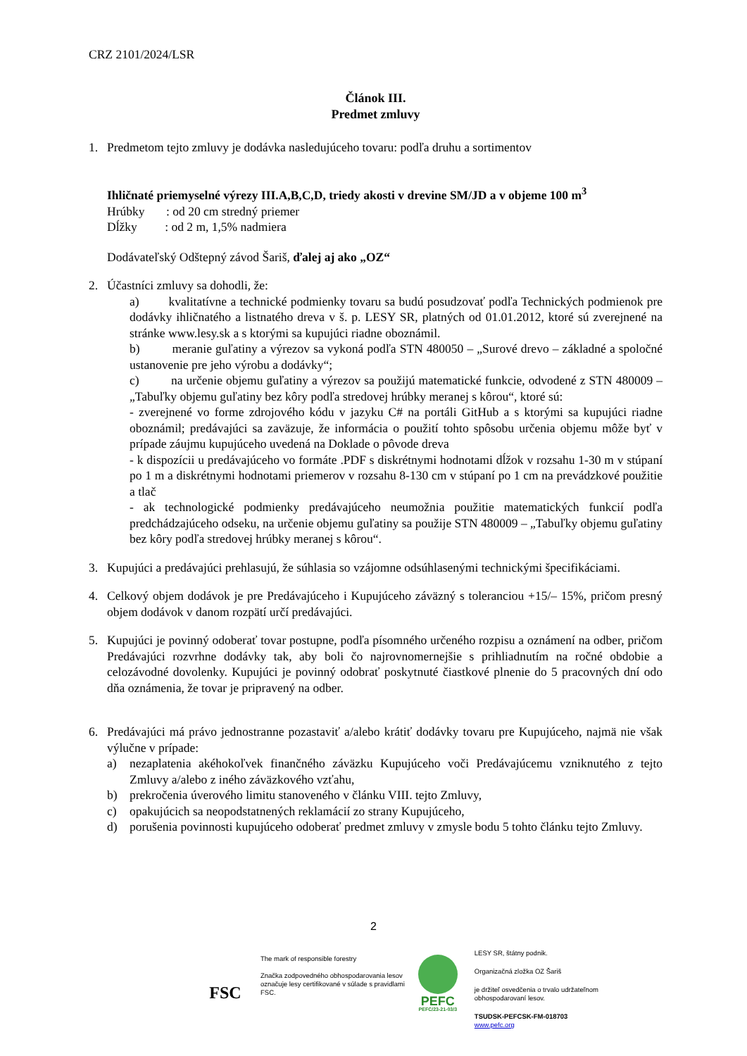CRZ 2101/2024/LSR
Článok III.
Predmet zmluvy
1. Predmetom tejto zmluvy je dodávka nasledujúceho tovaru: podľa druhu a sortimentov
Ihličnaté priemyselné výrezy III.A,B,C,D, triedy akosti v drevine SM/JD a v objeme 100 m<sup>3</sup>
Hrúbky : od 20 cm stredný priemer
Dĺžky : od 2 m, 1,5% nadmiera
Dodávateľský Odštepný závod Šariš, ďalej aj ako „OZ“
2. Účastníci zmluvy sa dohodli, že:
a) kvalitatívne a technické podmienky tovaru sa budú posudzovať podľa Technických podmienok pre dodávky ihličnatého a listnatého dreva v š. p. LESY SR, platných od 01.01.2012, ktoré sú zverejnené na stránke www.lesy.sk a s ktorými sa kupujúci riadne oboznámil.
b) meranie guľatiny a výrezov sa vykoná podľa STN 480050 – „Surové drevo – základné a spoločné ustanovenie pre jeho výrobu a dodávky“;
c) na určenie objemu guľatiny a výrezov sa použijú matematické funkcie, odvodené z STN 480009 – „Tabuľky objemu guľatiny bez kôry podľa stredovej hrúbky meranej s kôrou“, ktoré sú:
- zverejnené vo forme zdrojového kódu v jazyku C# na portáli GitHub a s ktorými sa kupujúci riadne oboznámil; predávajúci sa zaväzuje, že informácia o použití tohto spôsobu určenia objemu môže byť v prípade záujmu kupujúceho uvedená na Doklade o pôvode dreva
- k dispozícii u predávajúceho vo formáte .PDF s diskrétnymi hodnotami dĺžok v rozsahu 1-30 m v stúpaní po 1 m a diskrétnymi hodnotami priemerov v rozsahu 8-130 cm v stúpaní po 1 cm na prevádzkové použitie a tlač
- ak technologické podmienky predávajúceho neumožnia použitie matematických funkcií podľa predchádzajúceho odseku, na určenie objemu guľatiny sa použije STN 480009 – „Tabuľky objemu guľatiny bez kôry podľa stredovej hrúbky meranej s kôrou“.
3. Kupujúci a predávajúci prehlasujú, že súhlasia so vzájomne odsúhlasenými technickými špecifikáciami.
4. Celkový objem dodávok je pre Predávajúceho i Kupujúceho záväzný s toleranciou +15/– 15%, pričom presný objem dodávok v danom rozpätí určí predávajúci.
5. Kupujúci je povinný odoberať tovar postupne, podľa písomného určeného rozpisu a oznámení na odber, pričom Predávajúci rozvrhne dodávky tak, aby boli čo najrovnomernejšie s prihliadnutím na ročné obdobie a celozávodné dovolenky. Kupujúci je povinný odobrať poskytnuté čiastkové plnenie do 5 pracovných dní odo dňa oznámenia, že tovar je pripravený na odber.
6. Predávajúci má právo jednostranne pozastaviť a/alebo krátiť dodávky tovaru pre Kupujúceho, najmä nie však výlučne v prípade:
a) nezaplatenia akéhokoľvek finančného záväzku Kupujúceho voči Predávajúcemu vzniknutého z tejto Zmluvy a/alebo z iného záväzkového vzťahu,
b) prekročenia úverového limitu stanoveného v článku VIII. tejto Zmluvy,
c) opakujúcich sa neopodstatnených reklamácií zo strany Kupujúceho,
d) porušenia povinnosti kupujúceho odoberať predmet zmluvy v zmysle bodu 5 tohto článku tejto Zmluvy.
2
FSC
The mark of responsible forestry
Značka zodpovedného obhospodarovania lesov označuje lesy certifikované v súlade s pravidlami FSC.
PEFC
PEFC/23-21-03/3
LESY SR, štátny podnik.
Organizačná zložka OZ Šariš
je držiteľ osvedčenia o trvalo udržateľnom obhospodarovaní lesov.
TSUDSK-PEFCSK-FM-018703
www.pefc.org